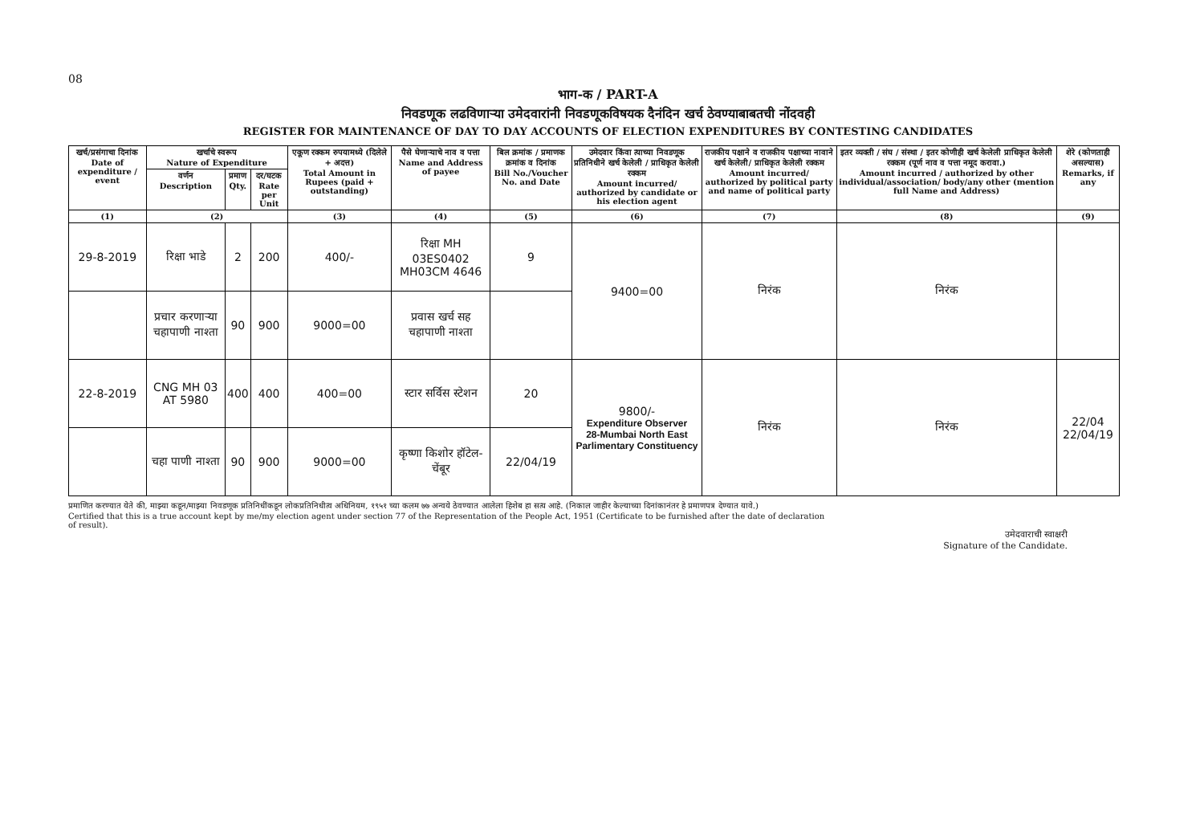08
भाग-क / PART-A
निवडणूक लढविणाऱ्या उमेदवारांनी निवडणूकविषयक दैनंदिन खर्च ठेवण्याबाबतची नोंदवही
REGISTER FOR MAINTENANCE OF DAY TO DAY ACCOUNTS OF ELECTION EXPENDITURES BY CONTESTING CANDIDATES
| खर्च/प्रसंगाचा दिनांक Date of expenditure / event | खर्चाचे स्वरूप Nature of Expenditure | | | एकूण रक्कम रुपयामध्ये (दिलेले + अदत्त) Total Amount in Rupees (paid + outstanding) | पैसे घेणाऱ्याचे नाव व पत्ता Name and Address of payee | बिल क्रमांक / प्रमाणक क्रमांक व दिनांक Bill No./Voucher No. and Date | उमेदवार किंवा त्याच्या निवडणूक प्रतिनिधीने खर्च केलेली / प्राधिकृत केलेली रक्कम Amount incurred/ authorized by candidate or his election agent | राजकीय पक्षाने व राजकीय पक्षाच्या नावाने खर्च केलेली/ प्राधिकृत केलेली रक्कम Amount incurred/ authorized by political party and name of political party | इतर व्यक्ती / संघ / संस्था / इतर कोणीही खर्च केलेली प्राधिकृत केलेली रक्कम (पूर्ण नाव व पत्ता नमूद करावा.) Amount incurred / authorized by other individual/association/ body/any other (mention full Name and Address) | शेरे (कोणताही असल्यास) Remarks, if any |
| --- | --- | --- | --- | --- | --- | --- | --- | --- | --- | --- |
| | वर्णन Description | प्रमाण Qty. | दर/घटक Rate per Unit | | | | | | | |
| (1) | (2) | | | (3) | (4) | (5) | (6) | (7) | (8) | (9) |
| 29-8-2019 | रिक्षा भाडे | 2 | 200 | 400/- | रिक्षा MH 03ES0402 MH03CM 4646 | 9 | 9400=00 | निरंक | निरंक | |
| | प्रचार करणाऱ्या चहापाणी नाश्ता | 90 | 900 | 9000=00 | प्रवास खर्च सह चहापाणी नाश्ता | | | | | |
| 22-8-2019 | CNG MH 03 AT 5980 | 400 | 400 | 400=00 | स्टार सर्विस स्टेशन | 20 | 9800/- Expenditure Observer 28-Mumbai North East Parlimentary Constituency | निरंक | निरंक | 22/04 22/04/19 |
| | चहा पाणी नाश्ता | 90 | 900 | 9000=00 | कृष्णा किशोर हॉटेल-चेंबूर | 22/04/19 | | | | |
प्रमाणित करण्यात येते की, माझ्या कडून/माझ्या निवडणूक प्रतिनिधींकडून लोकप्रतिनिधीत्व अधिनियम, १९५१ च्या कलम ७७ अन्वये ठेवण्यात आलेला हिशेब हा सत्य आहे. (निकाल जाहीर केल्याच्या दिनांकानंतर हे प्रमाणपत्र देण्यात यावे.)
Certified that this is a true account kept by me/my election agent under section 77 of the Representation of the People Act, 1951 (Certificate to be furnished after the date of declaration of result).
उमेदवाराची स्वाक्षरी
Signature of the Candidate.